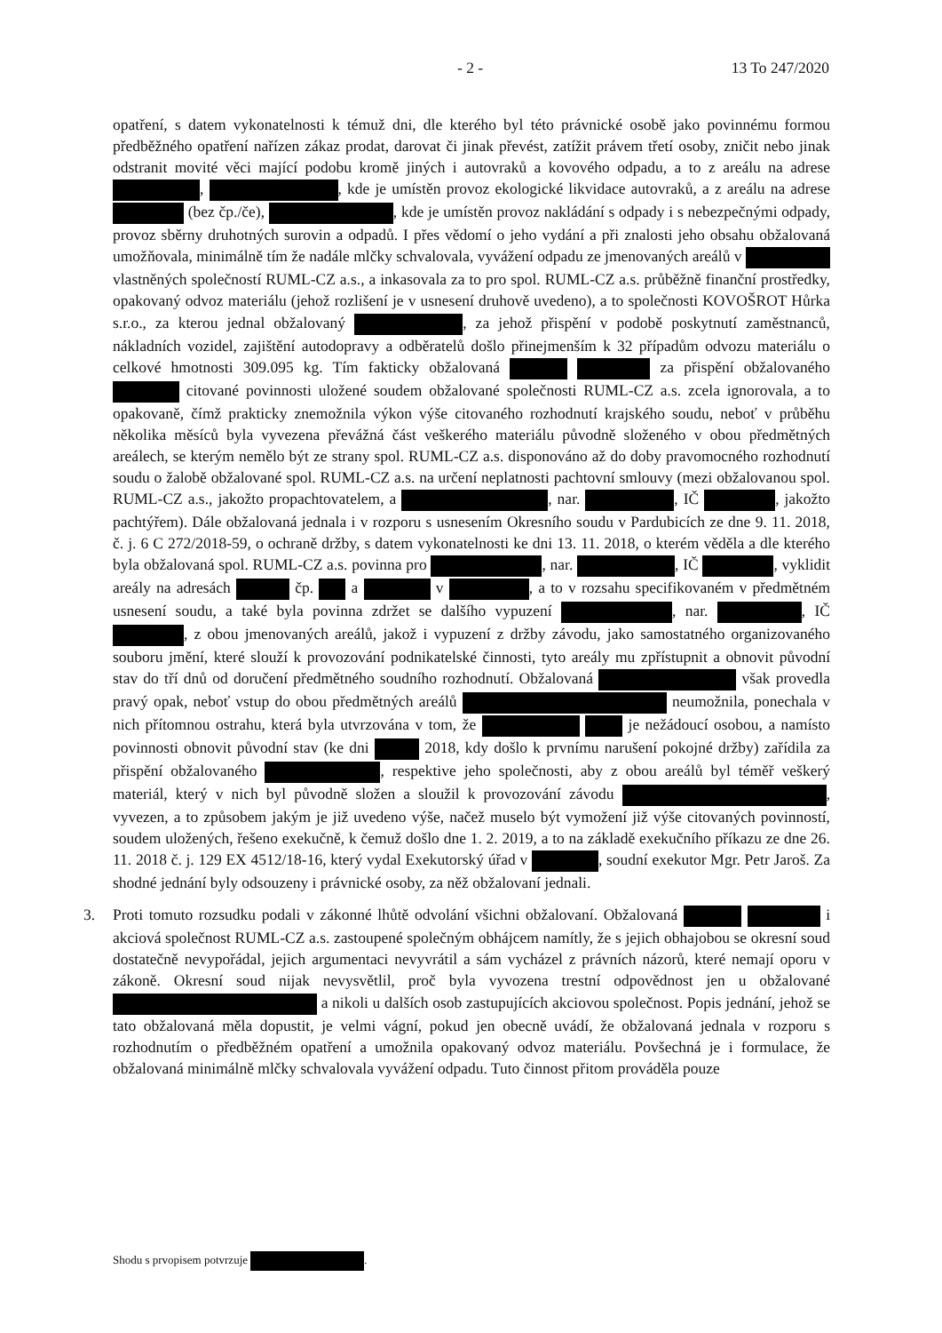- 2 - 13 To 247/2020
opatření, s datem vykonatelnosti k témuž dni, dle kterého byl této právnické osobě jako povinnému formou předběžného opatření nařízen zákaz prodat, darovat či jinak převést, zatížit právem třetí osoby, zničit nebo jinak odstranit movité věci mající podobu kromě jiných i autovraků a kovového odpadu, a to z areálu na adrese , , kde je umístěn provoz ekologické likvidace autovraků, a z areálu na adrese (bez čp./če), , kde je umístěn provoz nakládání s odpady i s nebezpečnými odpady, provoz sběrny druhotných surovin a odpadů. I přes vědomí o jeho vydání a při znalosti jeho obsahu obžalovaná umožňovala, minimálně tím že nadále mlčky schvalovala, vyvážení odpadu ze jmenovaných areálů v vlastněných společností RUML-CZ a.s., a inkasovala za to pro spol. RUML-CZ a.s. průběžně finanční prostředky, opakovaný odvoz materiálu (jehož rozlišení je v usnesení druhově uvedeno), a to společnosti KOVOŠROT Hůrka s.r.o., za kterou jednal obžalovaný , za jehož přispění v podobě poskytnutí zaměstnanců, nákladních vozidel, zajištění autodopravy a odběratelů došlo přinejmenším k 32 případům odvozu materiálu o celkové hmotnosti 309.095 kg. Tím fakticky obžalovaná za přispění obžalovaného citované povinnosti uložené soudem obžalované společnosti RUML-CZ a.s. zcela ignorovala, a to opakovaně, čímž prakticky znemožnila výkon výše citovaného rozhodnutí krajského soudu, neboť v průběhu několika měsíců byla vyvezena převážná část veškerého materiálu původně složeného v obou předmětných areálech, se kterým nemělo být ze strany spol. RUML-CZ a.s. disponováno až do doby pravomocného rozhodnutí soudu o žalobě obžalované spol. RUML-CZ a.s. na určení neplatnosti pachtovní smlouvy (mezi obžalovanou spol. RUML-CZ a.s., jakožto propachtovatelem, a , nar. , IČ , jakožto pachtýřem). Dále obžalovaná jednala i v rozporu s usnesením Okresního soudu v Pardubicích ze dne 9. 11. 2018, č. j. 6 C 272/2018-59, o ochraně držby, s datem vykonatelnosti ke dni 13. 11. 2018, o kterém věděla a dle kterého byla obžalovaná spol. RUML-CZ a.s. povinna pro , nar. , IČ , vyklidit areály na adresách čp. a v , a to v rozsahu specifikovaném v předmětném usnesení soudu, a také byla povinna zdržet se dalšího vypuzení , nar. , IČ , z obou jmenovaných areálů, jakož i vypuzení z držby závodu, jako samostatného organizovaného souboru jmění, které slouží k provozování podnikatelské činnosti, tyto areály mu zpřístupnit a obnovit původní stav do tří dnů od doručení předmětného soudního rozhodnutí. Obžalovaná však provedla pravý opak, neboť vstup do obou předmětných areálů neumožnila, ponechala v nich přítomnou ostrahu, která byla utvrzována v tom, že je nežádoucí osobou, a namísto povinnosti obnovit původní stav (ke dni 2018, kdy došlo k prvnímu narušení pokojné držby) zařídila za přispění obžalovaného , respektive jeho společnosti, aby z obou areálů byl téměř veškerý materiál, který v nich byl původně složen a sloužil k provozování závodu , vyvezen, a to způsobem jakým je již uvedeno výše, načež muselo být vymožení již výše citovaných povinností, soudem uložených, řešeno exekučně, k čemuž došlo dne 1. 2. 2019, a to na základě exekučního příkazu ze dne 26. 11. 2018 č. j. 129 EX 4512/18-16, který vydal Exekutorský úřad v , soudní exekutor Mgr. Petr Jaroš. Za shodné jednání byly odsouzeny i právnické osoby, za něž obžalovaní jednali.
3. Proti tomuto rozsudku podali v zákonné lhůtě odvolání všichni obžalovaní. Obžalovaná i akciová společnost RUML-CZ a.s. zastoupené společným obhájcem namítly, že s jejich obhajobou se okresní soud dostatečně nevypořádal, jejich argumentaci nevyvrátil a sám vycházel z právních názorů, které nemají oporu v zákoně. Okresní soud nijak nevysvětlil, proč byla vyvozena trestní odpovědnost jen u obžalované a nikoli u dalších osob zastupujících akciovou společnost. Popis jednání, jehož se tato obžalovaná měla dopustit, je velmi vágní, pokud jen obecně uvádí, že obžalovaná jednala v rozporu s rozhodnutím o předběžném opatření a umožnila opakovaný odvoz materiálu. Povšechná je i formulace, že obžalovaná minimálně mlčky schvalovala vyvážení odpadu. Tuto činnost přitom prováděla pouze
Shodu s prvopisem potvrzuje .